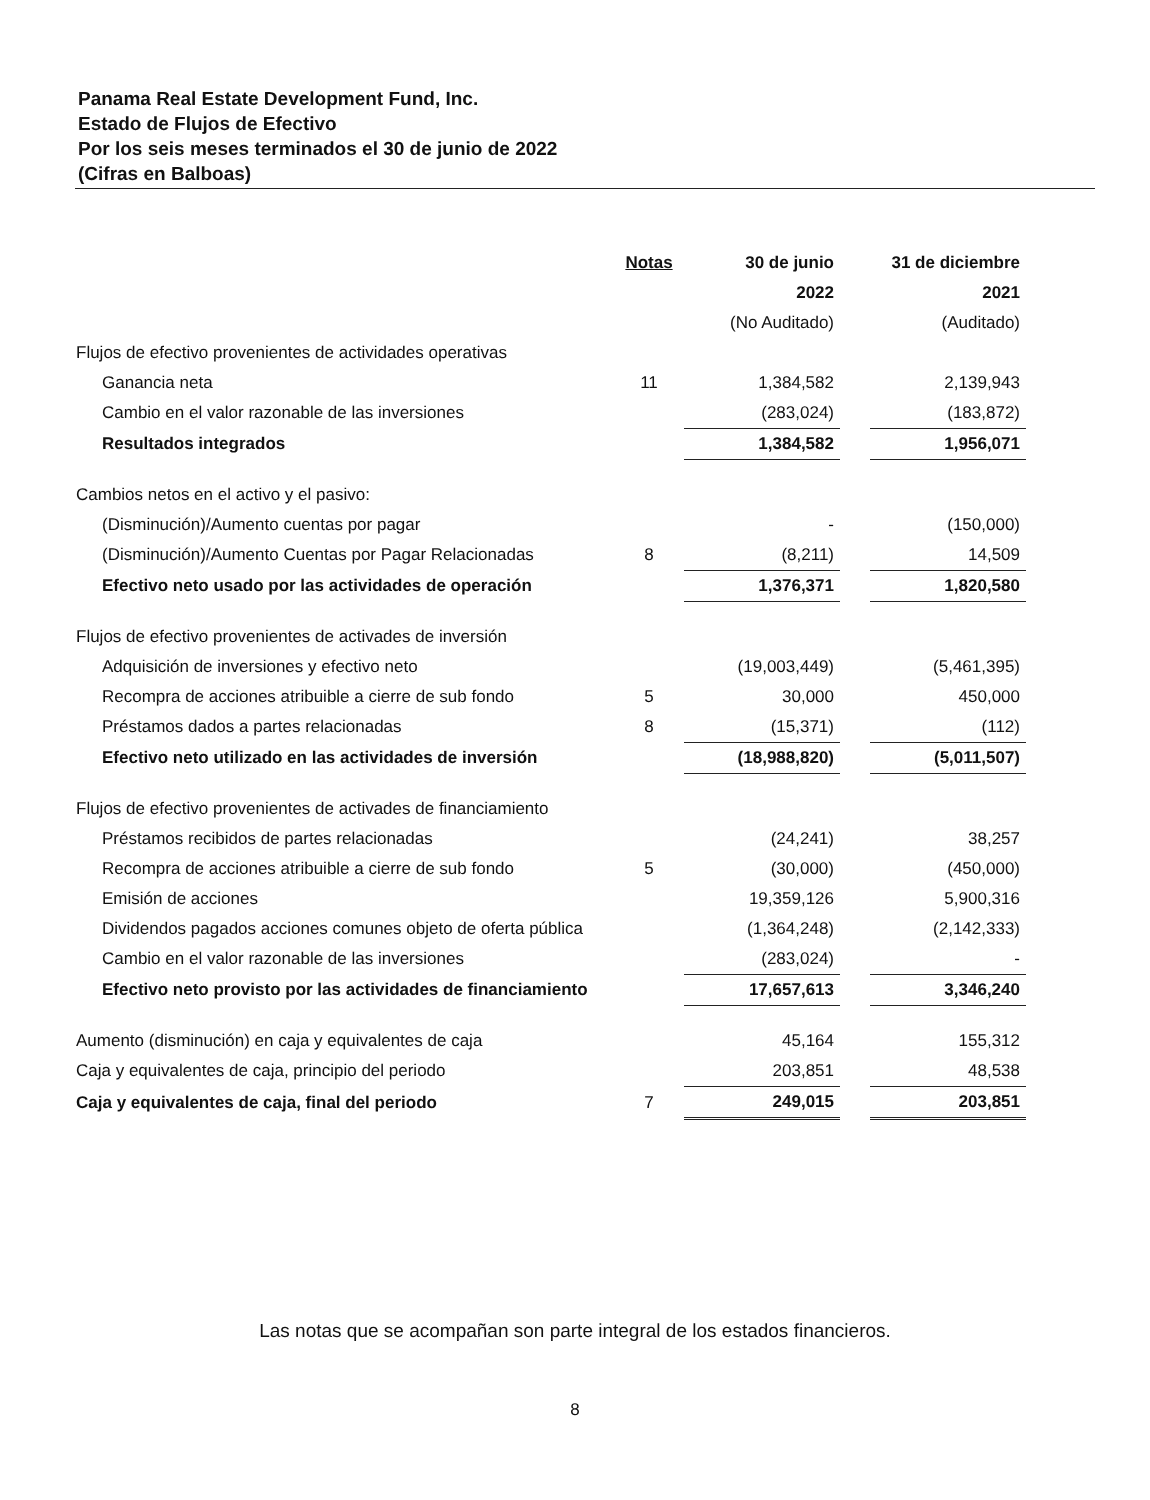Panama Real Estate Development Fund, Inc.
Estado de Flujos de Efectivo
Por los seis meses terminados el 30 de junio de 2022
(Cifras en Balboas)
| | Notas | 30 de junio | | 31 de diciembre |
| --- | --- | --- | --- | --- |
| | | 2022 | | 2021 |
| | | (No Auditado) | | (Auditado) |
| Flujos de efectivo provenientes de actividades operativas | | | | |
| Ganancia neta | 11 | 1,384,582 | | 2,139,943 |
| Cambio en el valor razonable de las inversiones | | (283,024) | | (183,872) |
| Resultados integrados | | 1,384,582 | | 1,956,071 |
| Cambios netos en el activo y el pasivo: | | | | |
| (Disminución)/Aumento cuentas por pagar | | - | | (150,000) |
| (Disminución)/Aumento Cuentas por Pagar Relacionadas | 8 | (8,211) | | 14,509 |
| Efectivo neto usado por las actividades de operación | | 1,376,371 | | 1,820,580 |
| Flujos de efectivo provenientes de activades de inversión | | | | |
| Adquisición de inversiones y efectivo neto | | (19,003,449) | | (5,461,395) |
| Recompra de acciones atribuible a cierre de sub fondo | 5 | 30,000 | | 450,000 |
| Préstamos dados a partes relacionadas | 8 | (15,371) | | (112) |
| Efectivo neto utilizado en las actividades de inversión | | (18,988,820) | | (5,011,507) |
| Flujos de efectivo provenientes de activades de financiamiento | | | | |
| Préstamos recibidos de partes relacionadas | | (24,241) | | 38,257 |
| Recompra de acciones atribuible a cierre de sub fondo | 5 | (30,000) | | (450,000) |
| Emisión de acciones | | 19,359,126 | | 5,900,316 |
| Dividendos pagados acciones comunes objeto de oferta pública | | (1,364,248) | | (2,142,333) |
| Cambio en el valor razonable de las inversiones | | (283,024) | | - |
| Efectivo neto provisto por las actividades de financiamiento | | 17,657,613 | | 3,346,240 |
| Aumento (disminución) en caja y equivalentes de caja | | 45,164 | | 155,312 |
| Caja y equivalentes de caja, principio del periodo | | 203,851 | | 48,538 |
| Caja y equivalentes de caja, final del periodo | 7 | 249,015 | | 203,851 |
Las notas que se acompañan son parte integral de los estados financieros.
8